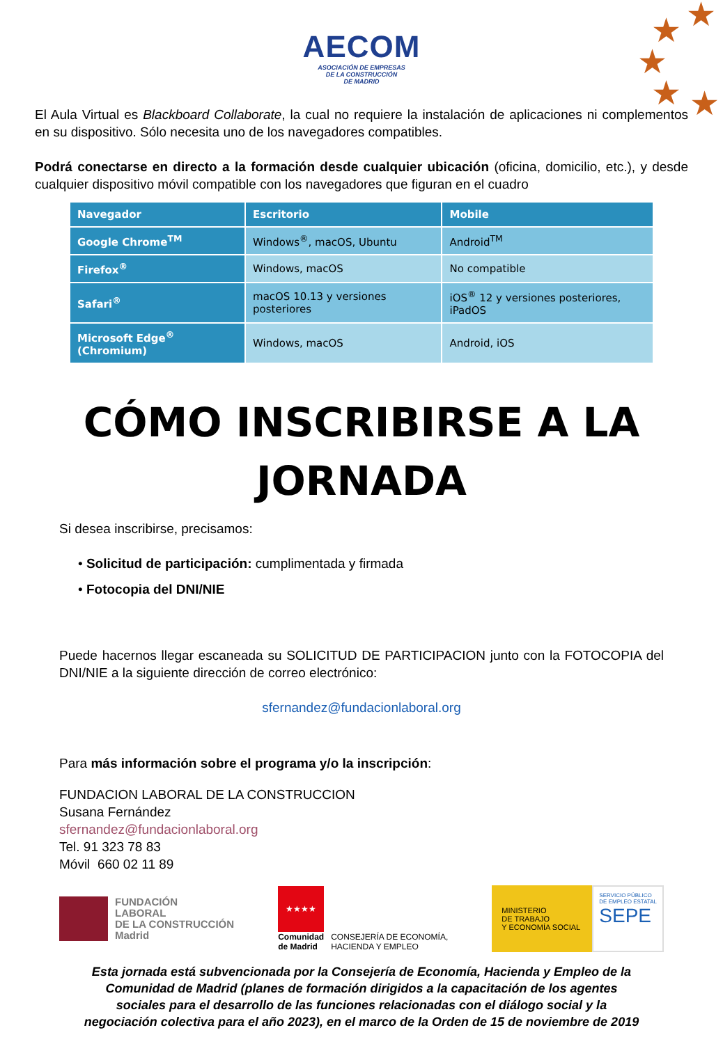★ ★
★
★ ★
AECOM
ASOCIACIÓN DE EMPRESAS
DE LA CONSTRUCCIÓN
DE MADRID
El Aula Virtual es Blackboard Collaborate, la cual no requiere la instalación de aplicaciones ni complementos en su dispositivo. Sólo necesita uno de los navegadores compatibles.
Podrá conectarse en directo a la formación desde cualquier ubicación (oficina, domicilio, etc.), y desde cualquier dispositivo móvil compatible con los navegadores que figuran en el cuadro
| Navegador | Escritorio | Mobile |
| --- | --- | --- |
| Google Chrome<sup>TM</sup> | Windows<sup>®</sup>, macOS, Ubuntu | Android<sup>TM</sup> |
| Firefox<sup>®</sup> | Windows, macOS | No compatible |
| Safari<sup>®</sup> | macOS 10.13 y versiones posteriores | iOS<sup>®</sup> 12 y versiones posteriores, iPadOS |
| Microsoft Edge<sup>®</sup> (Chromium) | Windows, macOS | Android, iOS |
CÓMO INSCRIBIRSE A LA JORNADA
Si desea inscribirse, precisamos:
• Solicitud de participación: cumplimentada y firmada
• Fotocopia del DNI/NIE
Puede hacernos llegar escaneada su SOLICITUD DE PARTICIPACION junto con la FOTOCOPIA del DNI/NIE a la siguiente dirección de correo electrónico:
sfernandez@fundacionlaboral.org
Para más información sobre el programa y/o la inscripción:
FUNDACION LABORAL DE LA CONSTRUCCION
Susana Fernández
sfernandez@fundacionlaboral.org
Tel. 91 323 78 83
Móvil 660 02 11 89
FUNDACIÓN
LABORAL
DE LA CONSTRUCCIÓN
Madrid
★★★★
Comunidad
de Madrid
CONSEJERÍA DE ECONOMÍA,
HACIENDA Y EMPLEO
MINISTERIO
DE TRABAJO
Y ECONOMÍA SOCIAL
SERVICIO PÚBLICO
DE EMPLEO ESTATAL
SEPE
Esta jornada está subvencionada por la Consejería de Economía, Hacienda y Empleo de la
Comunidad de Madrid (planes de formación dirigidos a la capacitación de los agentes
sociales para el desarrollo de las funciones relacionadas con el diálogo social y la
negociación colectiva para el año 2023), en el marco de la Orden de 15 de noviembre de 2019